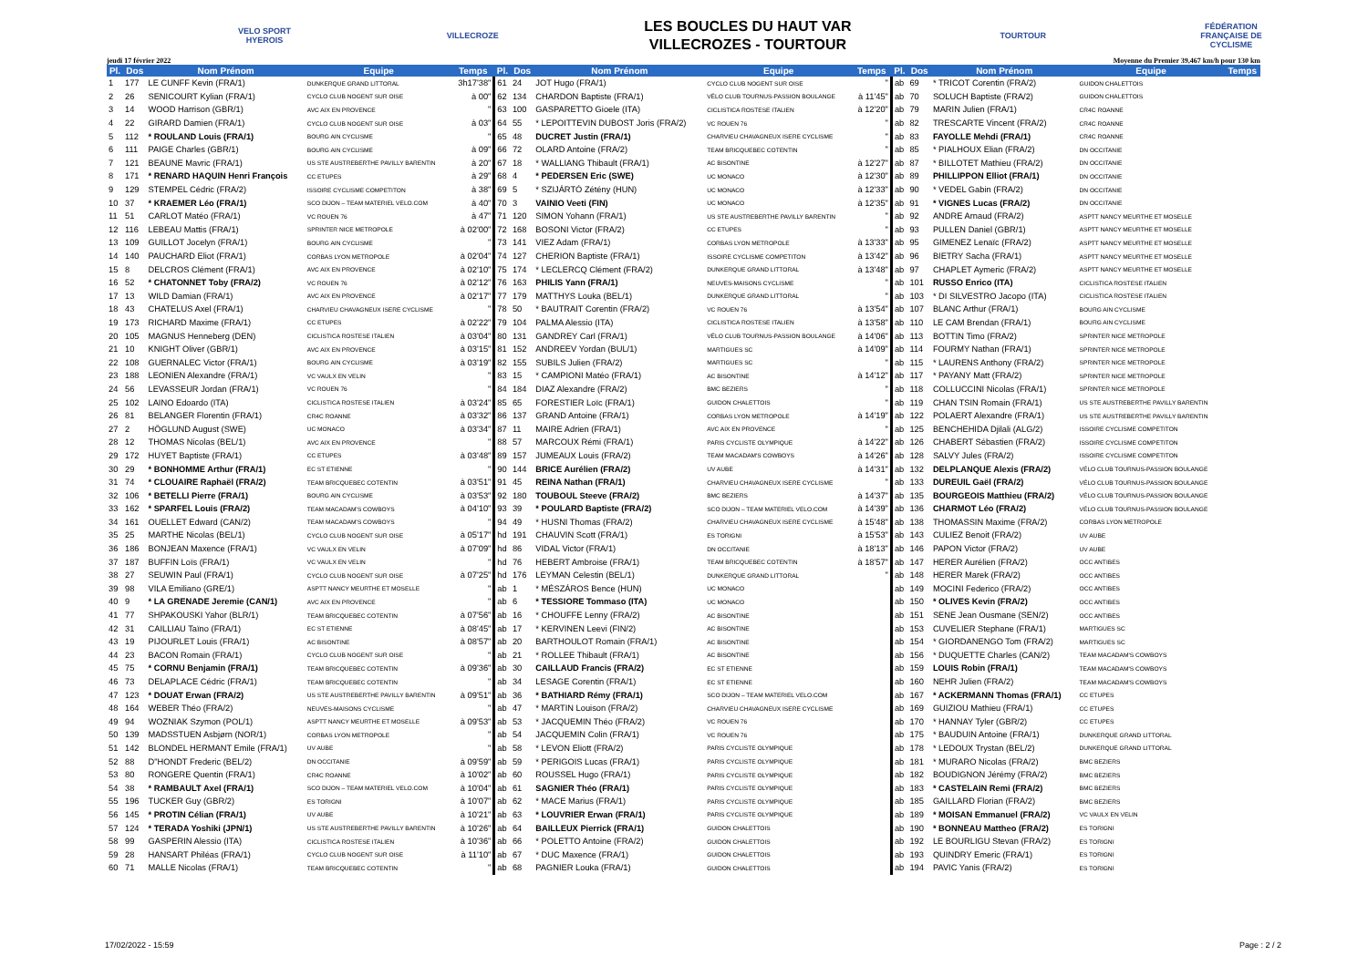VELO SPORT HYEROIS
VILLECROZE
LES BOUCLES DU HAUT VAR
VILLECROZES - TOURTOUR
TOURTOUR
FÉDÉRATION FRANÇAISE DE CYCLISME
jeudi 17 février 2022 Moyenne du Premier 39,467 km/h pour 130 km
| Pl. | Dos | Nom Prénom | Equipe | Temps | Pl. | Dos | Nom Prénom | Equipe | Temps | Pl. | Dos | Nom Prénom | Equipe | Temps |
| --- | --- | --- | --- | --- | --- | --- | --- | --- | --- | --- | --- | --- | --- | --- |
| 1 | 177 | LE CUNFF Kevin (FRA/1) | DUNKERQUE GRAND LITTORAL | 3h17'38" | 61 | 24 | JOT Hugo (FRA/1) | CYCLO CLUB NOGENT SUR OISE | " | ab | 69 | * TRICOT Corentin (FRA/2) | GUIDON CHALETTOIS | |
| 2 | 26 | SENICOURT Kylian (FRA/1) | CYCLO CLUB NOGENT SUR OISE | à 00" | 62 | 134 | CHARDON Baptiste (FRA/1) | VÉLO CLUB TOURNUS-PASSION BOULANGE | à 11'45" | ab | 70 | SOLUCH Baptiste (FRA/2) | GUIDON CHALETTOIS | |
| 3 | 14 | WOOD Harrison (GBR/1) | AVC AIX EN PROVENCE | " | 63 | 100 | GASPARETTO Gioele (ITA) | CICLISTICA ROSTESE ITALIEN | à 12'20" | ab | 79 | MARIN Julien (FRA/1) | CR4C ROANNE | |
| 4 | 22 | GIRARD Damien (FRA/1) | CYCLO CLUB NOGENT SUR OISE | à 03" | 64 | 55 | * LEPOITTEVIN DUBOST Joris (FRA/2) | VC ROUEN 76 | " | ab | 82 | TRESCARTE Vincent (FRA/2) | CR4C ROANNE | |
| 5 | 112 | * ROULAND Louis (FRA/1) | BOURG AIN CYCLISME | " | 65 | 48 | DUCRET Justin (FRA/1) | CHARVIEU CHAVAGNEUX ISERE CYCLISME | " | ab | 83 | FAYOLLE Mehdi (FRA/1) | CR4C ROANNE | |
| 6 | 111 | PAIGE Charles (GBR/1) | BOURG AIN CYCLISME | à 09" | 66 | 72 | OLARD Antoine (FRA/2) | TEAM BRICQUEBEC COTENTIN | " | ab | 85 | * PIALHOUX Elian (FRA/2) | DN OCCITANIE | |
| 7 | 121 | BEAUNE Mavric (FRA/1) | US STE AUSTREBERTHE PAVILLY BARENTIN | à 20" | 67 | 18 | * WALLIANG Thibault (FRA/1) | AC BISONTINE | à 12'27" | ab | 87 | * BILLOTET Mathieu (FRA/2) | DN OCCITANIE | |
| 8 | 171 | * RENARD HAQUIN Henri François | CC ETUPES | à 29" | 68 | 4 | * PEDERSEN Eric (SWE) | UC MONACO | à 12'30" | ab | 89 | PHILLIPPON Elliot (FRA/1) | DN OCCITANIE | |
| 9 | 129 | STEMPEL Cédric (FRA/2) | ISSOIRE CYCLISME COMPETITON | à 38" | 69 | 5 | * SZIJÁRTÓ Zétény (HUN) | UC MONACO | à 12'33" | ab | 90 | * VEDEL Gabin (FRA/2) | DN OCCITANIE | |
| 10 | 37 | * KRAEMER Léo (FRA/1) | SCO DIJON – TEAM MATERIEL VELO.COM | à 40" | 70 | 3 | VAINIO Veeti (FIN) | UC MONACO | à 12'35" | ab | 91 | * VIGNES Lucas (FRA/2) | DN OCCITANIE | |
| 11 | 51 | CARLOT Matéo (FRA/1) | VC ROUEN 76 | à 47" | 71 | 120 | SIMON Yohann (FRA/1) | US STE AUSTREBERTHE PAVILLY BARENTIN | " | ab | 92 | ANDRE Arnaud (FRA/2) | ASPTT NANCY MEURTHE ET MOSELLE | |
| 12 | 116 | LEBEAU Mattis (FRA/1) | SPRINTER NICE METROPOLE | à 02'00" | 72 | 168 | BOSONI Victor (FRA/2) | CC ETUPES | " | ab | 93 | PULLEN Daniel (GBR/1) | ASPTT NANCY MEURTHE ET MOSELLE | |
| 13 | 109 | GUILLOT Jocelyn (FRA/1) | BOURG AIN CYCLISME | " | 73 | 141 | VIEZ Adam (FRA/1) | CORBAS LYON METROPOLE | à 13'33" | ab | 95 | GIMENEZ Lenaïc (FRA/2) | ASPTT NANCY MEURTHE ET MOSELLE | |
| 14 | 140 | PAUCHARD Eliot (FRA/1) | CORBAS LYON METROPOLE | à 02'04" | 74 | 127 | CHERION Baptiste (FRA/1) | ISSOIRE CYCLISME COMPETITON | à 13'42" | ab | 96 | BIETRY Sacha (FRA/1) | ASPTT NANCY MEURTHE ET MOSELLE | |
| 15 | 8 | DELCROS Clément (FRA/1) | AVC AIX EN PROVENCE | à 02'10" | 75 | 174 | * LECLERCQ Clément (FRA/2) | DUNKERQUE GRAND LITTORAL | à 13'48" | ab | 97 | CHAPLET Aymeric (FRA/2) | ASPTT NANCY MEURTHE ET MOSELLE | |
| 16 | 52 | * CHATONNET Toby (FRA/2) | VC ROUEN 76 | à 02'12" | 76 | 163 | PHILIS Yann (FRA/1) | NEUVES-MAISONS CYCLISME | " | ab | 101 | RUSSO Enrico (ITA) | CICLISTICA ROSTESE ITALIEN | |
| 17 | 13 | WILD Damian (FRA/1) | AVC AIX EN PROVENCE | à 02'17" | 77 | 179 | MATTHYS Louka (BEL/1) | DUNKERQUE GRAND LITTORAL | " | ab | 103 | * DI SILVESTRO Jacopo (ITA) | CICLISTICA ROSTESE ITALIEN | |
| 18 | 43 | CHATELUS Axel (FRA/1) | CHARVIEU CHAVAGNEUX ISERE CYCLISME | " | 78 | 50 | * BAUTRAIT Corentin (FRA/2) | VC ROUEN 76 | à 13'54" | ab | 107 | BLANC Arthur (FRA/1) | BOURG AIN CYCLISME | |
| 19 | 173 | RICHARD Maxime (FRA/1) | CC ETUPES | à 02'22" | 79 | 104 | PALMA Alessio (ITA) | CICLISTICA ROSTESE ITALIEN | à 13'58" | ab | 110 | LE CAM Brendan (FRA/1) | BOURG AIN CYCLISME | |
| 20 | 105 | MAGNUS Henneberg (DEN) | CICLISTICA ROSTESE ITALIEN | à 03'04" | 80 | 131 | GANDREY Carl (FRA/1) | VÉLO CLUB TOURNUS-PASSION BOULANGE | à 14'06" | ab | 113 | BOTTIN Timo (FRA/2) | SPRINTER NICE METROPOLE | |
| 21 | 10 | KNIGHT Oliver (GBR/1) | AVC AIX EN PROVENCE | à 03'15" | 81 | 152 | ANDREEV Yordan (BUL/1) | MARTIGUES SC | à 14'09" | ab | 114 | FOURMY Nathan (FRA/1) | SPRINTER NICE METROPOLE | |
| 22 | 108 | GUERNALEC Victor (FRA/1) | BOURG AIN CYCLISME | à 03'19" | 82 | 155 | SUBILS Julien (FRA/2) | MARTIGUES SC | " | ab | 115 | * LAURENS Anthony (FRA/2) | SPRINTER NICE METROPOLE | |
| 23 | 188 | LEONIEN Alexandre (FRA/1) | VC VAULX EN VELIN | " | 83 | 15 | * CAMPIONI Matéo (FRA/1) | AC BISONTINE | à 14'12" | ab | 117 | * PAYANY Matt (FRA/2) | SPRINTER NICE METROPOLE | |
| 24 | 56 | LEVASSEUR Jordan (FRA/1) | VC ROUEN 76 | " | 84 | 184 | DIAZ Alexandre (FRA/2) | BMC BEZIERS | " | ab | 118 | COLLUCCINI Nicolas (FRA/1) | SPRINTER NICE METROPOLE | |
| 25 | 102 | LAINO Edoardo (ITA) | CICLISTICA ROSTESE ITALIEN | à 03'24" | 85 | 65 | FORESTIER Loïc (FRA/1) | GUIDON CHALETTOIS | " | ab | 119 | CHAN TSIN Romain (FRA/1) | US STE AUSTREBERTHE PAVILLY BARENTIN | |
| 26 | 81 | BELANGER Florentin (FRA/1) | CR4C ROANNE | à 03'32" | 86 | 137 | GRAND Antoine (FRA/1) | CORBAS LYON METROPOLE | à 14'19" | ab | 122 | POLAERT Alexandre (FRA/1) | US STE AUSTREBERTHE PAVILLY BARENTIN | |
| 27 | 2 | HÖGLUND August (SWE) | UC MONACO | à 03'34" | 87 | 11 | MAIRE Adrien (FRA/1) | AVC AIX EN PROVENCE | " | ab | 125 | BENCHEHIDA Djilali (ALG/2) | ISSOIRE CYCLISME COMPETITON | |
| 28 | 12 | THOMAS Nicolas (BEL/1) | AVC AIX EN PROVENCE | " | 88 | 57 | MARCOUX Rémi (FRA/1) | PARIS CYCLISTE OLYMPIQUE | à 14'22" | ab | 126 | CHABERT Sébastien (FRA/2) | ISSOIRE CYCLISME COMPETITON | |
| 29 | 172 | HUYET Baptiste (FRA/1) | CC ETUPES | à 03'48" | 89 | 157 | JUMEAUX Louis (FRA/2) | TEAM MACADAM'S COWBOYS | à 14'26" | ab | 128 | SALVY Jules (FRA/2) | ISSOIRE CYCLISME COMPETITON | |
| 30 | 29 | * BONHOMME Arthur (FRA/1) | EC ST ETIENNE | " | 90 | 144 | BRICE Aurélien (FRA/2) | UV AUBE | à 14'31" | ab | 132 | DELPLANQUE Alexis (FRA/2) | VÉLO CLUB TOURNUS-PASSION BOULANGE | |
| 31 | 74 | * CLOUAIRE Raphaël (FRA/2) | TEAM BRICQUEBEC COTENTIN | à 03'51" | 91 | 45 | REINA Nathan (FRA/1) | CHARVIEU CHAVAGNEUX ISERE CYCLISME | " | ab | 133 | DUREUIL Gaël (FRA/2) | VÉLO CLUB TOURNUS-PASSION BOULANGE | |
| 32 | 106 | * BETELLI Pierre (FRA/1) | BOURG AIN CYCLISME | à 03'53" | 92 | 180 | TOUBOUL Steeve (FRA/2) | BMC BEZIERS | à 14'37" | ab | 135 | BOURGEOIS Matthieu (FRA/2) | VÉLO CLUB TOURNUS-PASSION BOULANGE | |
| 33 | 162 | * SPARFEL Louis (FRA/2) | TEAM MACADAM'S COWBOYS | à 04'10" | 93 | 39 | * POULARD Baptiste (FRA/2) | SCO DIJON – TEAM MATERIEL VELO.COM | à 14'39" | ab | 136 | CHARMOT Léo (FRA/2) | VÉLO CLUB TOURNUS-PASSION BOULANGE | |
| 34 | 161 | OUELLET Edward (CAN/2) | TEAM MACADAM'S COWBOYS | " | 94 | 49 | * HUSNI Thomas (FRA/2) | CHARVIEU CHAVAGNEUX ISERE CYCLISME | à 15'48" | ab | 138 | THOMASSIN Maxime (FRA/2) | CORBAS LYON METROPOLE | |
| 35 | 25 | MARTHE Nicolas (BEL/1) | CYCLO CLUB NOGENT SUR OISE | à 05'17" | hd | 191 | CHAUVIN Scott (FRA/1) | ES TORIGNI | à 15'53" | ab | 143 | CULIEZ Benoit (FRA/2) | UV AUBE | |
| 36 | 186 | BONJEAN Maxence (FRA/1) | VC VAULX EN VELIN | à 07'09" | hd | 86 | VIDAL Victor (FRA/1) | DN OCCITANIE | à 18'13" | ab | 146 | PAPON Victor (FRA/2) | UV AUBE | |
| 37 | 187 | BUFFIN Loïs (FRA/1) | VC VAULX EN VELIN | " | hd | 76 | HEBERT Ambroise (FRA/1) | TEAM BRICQUEBEC COTENTIN | à 18'57" | ab | 147 | HERER Aurélien (FRA/2) | OCC ANTIBES | |
| 38 | 27 | SEUWIN Paul (FRA/1) | CYCLO CLUB NOGENT SUR OISE | à 07'25" | hd | 176 | LEYMAN Celestin (BEL/1) | DUNKERQUE GRAND LITTORAL | " | ab | 148 | HERER Marek (FRA/2) | OCC ANTIBES | |
| 39 | 98 | VILA Emiliano (GRE/1) | ASPTT NANCY MEURTHE ET MOSELLE | " | ab | 1 | * MÉSZÁROS Bence (HUN) | UC MONACO | | ab | 149 | MOCINI Federico (FRA/2) | OCC ANTIBES | |
| 40 | 9 | * LA GRENADE Jeremie (CAN/1) | AVC AIX EN PROVENCE | " | ab | 6 | * TESSIORE Tommaso (ITA) | UC MONACO | | ab | 150 | * OLIVES Kevin (FRA/2) | OCC ANTIBES | |
| 41 | 77 | SHPAKOUSKI Yahor (BLR/1) | TEAM BRICQUEBEC COTENTIN | à 07'56" | ab | 16 | * CHOUFFE Lenny (FRA/2) | AC BISONTINE | | ab | 151 | SENE Jean Ousmane (SEN/2) | OCC ANTIBES | |
| 42 | 31 | CAILLIAU Taïno (FRA/1) | EC ST ETIENNE | à 08'45" | ab | 17 | * KERVINEN Leevi (FIN/2) | AC BISONTINE | | ab | 153 | CUVELIER Stephane (FRA/1) | MARTIGUES SC | |
| 43 | 19 | PIJOURLET Louis (FRA/1) | AC BISONTINE | à 08'57" | ab | 20 | BARTHOULOT Romain (FRA/1) | AC BISONTINE | | ab | 154 | * GIORDANENGO Tom (FRA/2) | MARTIGUES SC | |
| 44 | 23 | BACON Romain (FRA/1) | CYCLO CLUB NOGENT SUR OISE | " | ab | 21 | * ROLLEE Thibault (FRA/1) | AC BISONTINE | | ab | 156 | * DUQUETTE Charles (CAN/2) | TEAM MACADAM'S COWBOYS | |
| 45 | 75 | * CORNU Benjamin (FRA/1) | TEAM BRICQUEBEC COTENTIN | à 09'36" | ab | 30 | CAILLAUD Francis (FRA/2) | EC ST ETIENNE | | ab | 159 | LOUIS Robin (FRA/1) | TEAM MACADAM'S COWBOYS | |
| 46 | 73 | DELAPLACE Cédric (FRA/1) | TEAM BRICQUEBEC COTENTIN | " | ab | 34 | LESAGE Corentin (FRA/1) | EC ST ETIENNE | | ab | 160 | NEHR Julien (FRA/2) | TEAM MACADAM'S COWBOYS | |
| 47 | 123 | * DOUAT Erwan (FRA/2) | US STE AUSTREBERTHE PAVILLY BARENTIN | à 09'51" | ab | 36 | * BATHIARD Rémy (FRA/1) | SCO DIJON – TEAM MATERIEL VELO.COM | | ab | 167 | * ACKERMANN Thomas (FRA/1) | CC ETUPES | |
| 48 | 164 | WEBER Théo (FRA/2) | NEUVES-MAISONS CYCLISME | " | ab | 47 | * MARTIN Louison (FRA/2) | CHARVIEU CHAVAGNEUX ISERE CYCLISME | | ab | 169 | GUIZIOU Mathieu (FRA/1) | CC ETUPES | |
| 49 | 94 | WOZNIAK Szymon (POL/1) | ASPTT NANCY MEURTHE ET MOSELLE | à 09'53" | ab | 53 | * JACQUEMIN Théo (FRA/2) | VC ROUEN 76 | | ab | 170 | * HANNAY Tyler (GBR/2) | CC ETUPES | |
| 50 | 139 | MADSSTUEN Asbjørn (NOR/1) | CORBAS LYON METROPOLE | " | ab | 54 | JACQUEMIN Colin (FRA/1) | VC ROUEN 76 | | ab | 175 | * BAUDUIN Antoine (FRA/1) | DUNKERQUE GRAND LITTORAL | |
| 51 | 142 | BLONDEL HERMANT Emile (FRA/1) | UV AUBE | " | ab | 58 | * LEVON Eliott (FRA/2) | PARIS CYCLISTE OLYMPIQUE | | ab | 178 | * LEDOUX Trystan (BEL/2) | DUNKERQUE GRAND LITTORAL | |
| 52 | 88 | D"HONDT Frederic (BEL/2) | DN OCCITANIE | à 09'59" | ab | 59 | * PERIGOIS Lucas (FRA/1) | PARIS CYCLISTE OLYMPIQUE | | ab | 181 | * MURARO Nicolas (FRA/2) | BMC BEZIERS | |
| 53 | 80 | RONGERE Quentin (FRA/1) | CR4C ROANNE | à 10'02" | ab | 60 | ROUSSEL Hugo (FRA/1) | PARIS CYCLISTE OLYMPIQUE | | ab | 182 | BOUDIGNON Jérémy (FRA/2) | BMC BEZIERS | |
| 54 | 38 | * RAMBAULT Axel (FRA/1) | SCO DIJON – TEAM MATERIEL VELO.COM | à 10'04" | ab | 61 | SAGNIER Théo (FRA/1) | PARIS CYCLISTE OLYMPIQUE | | ab | 183 | * CASTELAIN Remi (FRA/2) | BMC BEZIERS | |
| 55 | 196 | TUCKER Guy (GBR/2) | ES TORIGNI | à 10'07" | ab | 62 | * MACE Marius (FRA/1) | PARIS CYCLISTE OLYMPIQUE | | ab | 185 | GAILLARD Florian (FRA/2) | BMC BEZIERS | |
| 56 | 145 | * PROTIN Célian (FRA/1) | UV AUBE | à 10'21" | ab | 63 | * LOUVRIER Erwan (FRA/1) | PARIS CYCLISTE OLYMPIQUE | | ab | 189 | * MOISAN Emmanuel (FRA/2) | VC VAULX EN VELIN | |
| 57 | 124 | * TERADA Yoshiki (JPN/1) | US STE AUSTREBERTHE PAVILLY BARENTIN | à 10'26" | ab | 64 | BAILLEUX Pierrick (FRA/1) | GUIDON CHALETTOIS | | ab | 190 | * BONNEAU Mattheo (FRA/2) | ES TORIGNI | |
| 58 | 99 | GASPERIN Alessio (ITA) | CICLISTICA ROSTESE ITALIEN | à 10'36" | ab | 66 | * POLETTO Antoine (FRA/2) | GUIDON CHALETTOIS | | ab | 192 | LE BOURLIGU Stevan (FRA/2) | ES TORIGNI | |
| 59 | 28 | HANSART Philéas (FRA/1) | CYCLO CLUB NOGENT SUR OISE | à 11'10" | ab | 67 | * DUC Maxence (FRA/1) | GUIDON CHALETTOIS | | ab | 193 | QUINDRY Emeric (FRA/1) | ES TORIGNI | |
| 60 | 71 | MALLE Nicolas (FRA/1) | TEAM BRICQUEBEC COTENTIN | " | ab | 68 | PAGNIER Louka (FRA/1) | GUIDON CHALETTOIS | | ab | 194 | PAVIC Yanis (FRA/2) | ES TORIGNI | |
17/02/2022 - 15:59 Page : 2 / 2